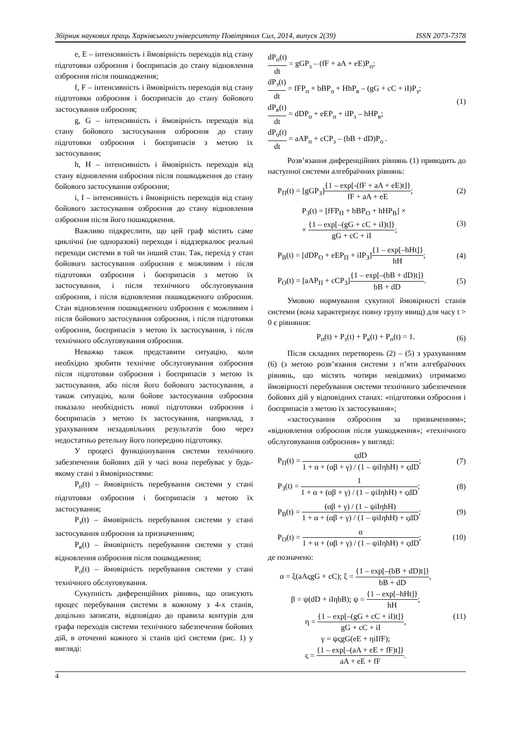Збірник наукових праць Харківського університету Повітряних Сил, 2014, випуск 2(39) ISSN 2073-7378
e, E – інтенсивність і ймовірність переходів від стану підготовки озброєння і боєприпасів до стану відновлення озброєння після пошкодження;
f, F – інтенсивність і ймовірність переходів від стану підготовки озброєння і боєприпасів до стану бойового застосування озброєння;
g, G – інтенсивність і ймовірність переходів від стану бойового застосування озброєння до стану підготовки озброєння і боєприпасів з метою їх застосування;
h, H – інтенсивність і ймовірність переходів від стану відновлення озброєння після пошкодження до стану бойового застосування озброєння;
i, I – інтенсивність і ймовірність переходів від стану бойового застосування озброєння до стану відновлення озброєння після його пошкодження.
Важливо підкреслити, що цей граф містить саме циклічні (не одноразові) переходи і віддзеркалює реальні переходи системи в той чи інший стан. Так, перехід у стан бойового застосування озброєння є можливим і після підготовки озброєння і боєприпасів з метою їх застосування, і після технічного обслуговування озброєння, і після відновлення пошкодженого озброєння. Стан відновлення пошкодженого озброєння є можливим і після бойового застосування озброєння, і після підготовки озброєння, боєприпасів з метою їх застосування, і після технічного обслуговування озброєння.
Неважко також представити ситуацію, коли необхідно зробити технічне обслуговування озброєння після підготовки озброєння і боєприпасів з метою їх застосування, або після його бойового застосування, а також ситуацію, коли бойове застосування озброєння показало необхідність нової підготовки озброєння і боєприпасів з метою їх застосування, наприклад, з урахуванням незадовільних результатів бою через недостатньо ретельну його попередню підготовку.
У процесі функціонування системи технічного забезпечення бойових дій у часі вона перебуває у будь-якому стані з ймовірностями:
P<sub>п</sub>(t) – ймовірність перебування системи у стані підготовки озброєння і боєприпасів з метою їх застосування;
P<sub>з</sub>(t) – ймовірність перебування системи у стані застосування озброєння за призначенням;
P<sub>в</sub>(t) – ймовірність перебування системи у стані відновлення озброєння після пошкодження;
P<sub>о</sub>(t) – ймовірність перебування системи у стані технічного обслуговування.
Сукупність диференційних рівнянь, що описують процес перебування системи в кожному з 4-х станів, доцільно записати, відповідно до правила контурів для графа переходів системи технічного забезпечення бойових дій, в оточенні кожного зі станів цієї системи (рис. 1) у вигляді:
dP<sub>п</sub>(t) dt = gGP<sub>з</sub> – (fF + aA + eE)P<sub>п</sub>;
dP<sub>з</sub>(t) dt = fFP<sub>п</sub> + bBP<sub>о</sub> + HhP<sub>в</sub> – (gG + cC + iI)P<sub>з</sub>;
dP<sub>в</sub>(t) dt = dDP<sub>о</sub> + eEP<sub>п</sub> + iIP<sub>з</sub> – hHP<sub>в</sub>;
dP<sub>о</sub>(t) dt = aAP<sub>п</sub> + cCP<sub>з</sub> – (bB + dD)P<sub>о</sub> .
(1)
Розв’язання диференційних рівнянь (1) приводить до наступної системи алгебраїчних рівнянь:
P<sub>П</sub>(t) = [gGP<sub>З</sub>]{1 – exp[-(fF + aA + eE)t]} fF + aA + eE; (2)
P<sub>З</sub>(t) = [fFP<sub>П</sub> + bBP<sub>O</sub> + hHP<sub>B</sub>] ×
× {1 – exp[–(gG + cC + iI)t]} gG + cC + iI; (3)
P<sub>B</sub>(t) = [dDP<sub>O</sub> + eEP<sub>П</sub> + iIP<sub>З</sub>]{1 – exp[–hHt]} hH; (4)
P<sub>O</sub>(t) = [aAP<sub>П</sub> + cCP<sub>З</sub>]{1 – exp[–(bB + dD)t]} bB + dD. (5)
Умовою нормування сукупної ймовірності станів системи (вона характеризує повну групу явищ) для часу t > 0 є рівняння:
P<sub>п</sub>(t) + P<sub>з</sub>(t) + P<sub>в</sub>(t) + P<sub>о</sub>(t) = 1. (6)
Після складних перетворень (2) – (5) з урахуванням (6) (з метою розв’язання системи з п’яти алгебраїчних рівнянь, що містять чотири невідомих) отримаємо ймовірності перебування системи технічного забезпечення бойових дій у відповідних станах: «підготовки озброєння і боєприпасів з метою їх застосування»;
«застосування озброєння за призначенням»; «відновлення озброєння після ушкодження»; «технічного обслуговування озброєння» у вигляді:
P<sub>П</sub>(t) = ςdD 1 + α + (αβ + γ) / (1 – ψiIηhH) + ςdD; (7)
P<sub>З</sub>(t) = 1 1 + α + (αβ + γ) / (1 – ψiIηhH) + ςdD; (8)
P<sub>B</sub>(t) = (αβ + γ) / (1 – ψiIηhH) 1 + α + (αβ + γ) / (1 – ψiIηhH) + ςdD; (9)
P<sub>O</sub>(t) = α 1 + α + (αβ + γ) / (1 – ψiIηhH) + ςdD; (10)
де позначено:
α = ξ(aAςgG + cC); ξ = {1 – exp[–(bB + dD)t]} bB + dD,
β = ψ(dD + iIηbB); ψ = {1 – exp[–hHt]} hH;
η = {1 – exp[–(gG + cC + iI)t]} gG + cC + iI,
γ = ψςgG(eE + ηiIfF);
ς = {1 – exp[–(aA + eE + fF)t]} aA + eE + fF.
(11)
4